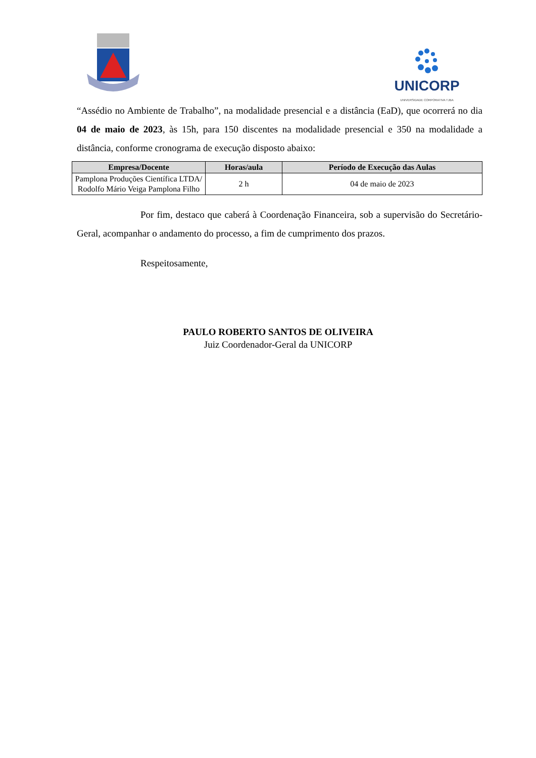UNICORP
UNIVERSIDADE CORPORATIVA TJBA
“Assédio no Ambiente de Trabalho”, na modalidade presencial e a distância (EaD), que ocorrerá no dia 04 de maio de 2023, às 15h, para 150 discentes na modalidade presencial e 350 na modalidade a distância, conforme cronograma de execução disposto abaixo:
| Empresa/Docente | Horas/aula | Período de Execução das Aulas |
| --- | --- | --- |
| Pamplona Produções Científica LTDA/ Rodolfo Mário Veiga Pamplona Filho | 2 h | 04 de maio de 2023 |
Por fim, destaco que caberá à Coordenação Financeira, sob a supervisão do Secretário-Geral, acompanhar o andamento do processo, a fim de cumprimento dos prazos.
Respeitosamente,
PAULO ROBERTO SANTOS DE OLIVEIRA
Juiz Coordenador-Geral da UNICORP